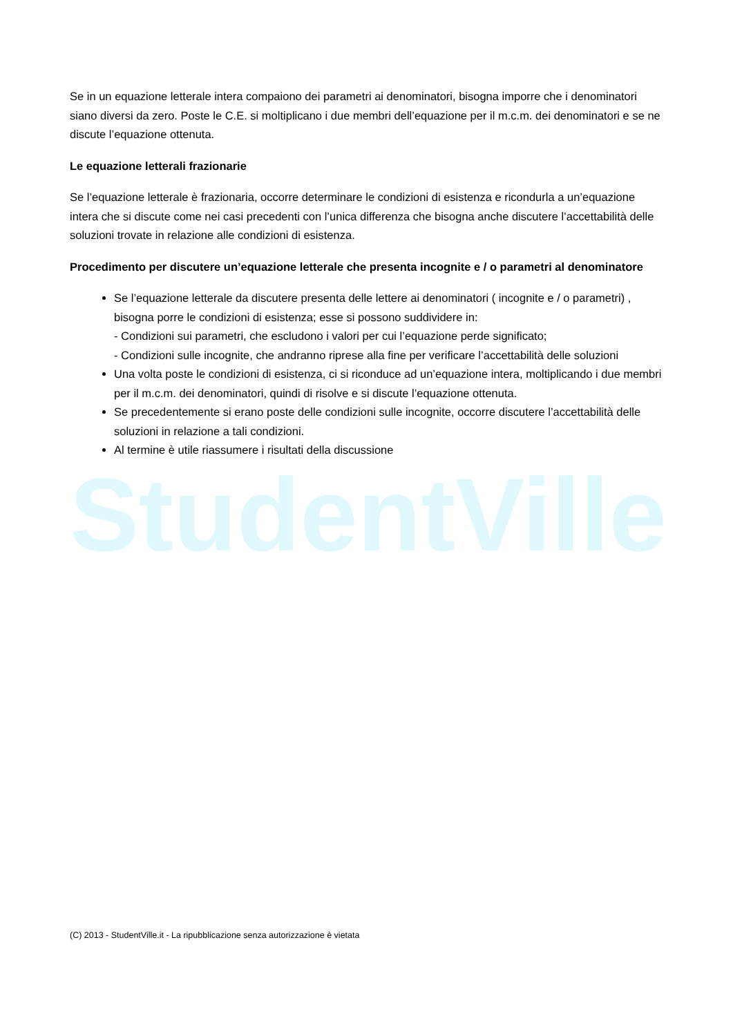Se in un equazione letterale intera compaiono dei parametri ai denominatori, bisogna imporre che i denominatori siano diversi da zero. Poste le C.E. si moltiplicano i due membri dell’equazione per il m.c.m. dei denominatori e se ne discute l’equazione ottenuta.
Le equazione letterali frazionarie
Se l’equazione letterale è frazionaria, occorre determinare le condizioni di esistenza e ricondurla a un’equazione intera che si discute come nei casi precedenti con l’unica differenza che bisogna anche discutere l’accettabilità delle soluzioni trovate in relazione alle condizioni di esistenza.
Procedimento per discutere un’equazione letterale che presenta incognite e / o parametri al denominatore
Se l’equazione letterale da discutere presenta delle lettere ai denominatori ( incognite e / o parametri) , bisogna porre le condizioni di esistenza; esse si possono suddividere in:
- Condizioni sui parametri, che escludono i valori per cui l’equazione perde significato;
- Condizioni sulle incognite, che andranno riprese alla fine per verificare l’accettabilità delle soluzioni
Una volta poste le condizioni di esistenza, ci si riconduce ad un’equazione intera, moltiplicando i due membri per il m.c.m. dei denominatori, quindi di risolve e si discute l’equazione ottenuta.
Se precedentemente si erano poste delle condizioni sulle incognite, occorre discutere l’accettabilità delle soluzioni in relazione a tali condizioni.
Al termine è utile riassumere i risultati della discussione
StudentVille
(C) 2013 - StudentVille.it - La ripubblicazione senza autorizzazione è vietata